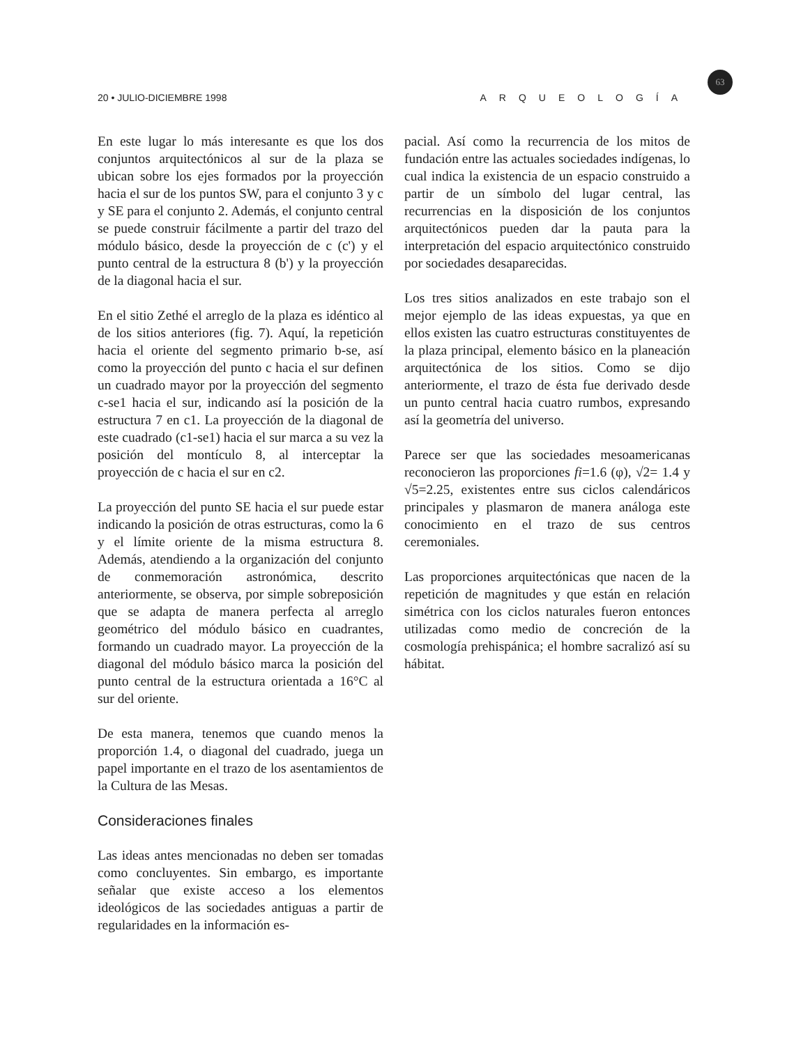20 • JULIO-DICIEMBRE 1998 ARQUEOLOGÍA
63
En este lugar lo más interesante es que los dos conjuntos arquitectónicos al sur de la plaza se ubican sobre los ejes formados por la proyección hacia el sur de los puntos SW, para el conjunto 3 y c y SE para el conjunto 2. Además, el conjunto central se puede construir fácilmente a partir del trazo del módulo básico, desde la proyección de c (c') y el punto central de la estructura 8 (b') y la proyección de la diagonal hacia el sur.
En el sitio Zethé el arreglo de la plaza es idéntico al de los sitios anteriores (fig. 7). Aquí, la repetición hacia el oriente del segmento primario b-se, así como la proyección del punto c hacia el sur definen un cuadrado mayor por la proyección del segmento c-se1 hacia el sur, indicando así la posición de la estructura 7 en c1. La proyección de la diagonal de este cuadrado (c1-se1) hacia el sur marca a su vez la posición del montículo 8, al interceptar la proyección de c hacia el sur en c2.
La proyección del punto SE hacia el sur puede estar indicando la posición de otras estructuras, como la 6 y el límite oriente de la misma estructura 8. Además, atendiendo a la organización del conjunto de conmemoración astronómica, descrito anteriormente, se observa, por simple sobreposición que se adapta de manera perfecta al arreglo geométrico del módulo básico en cuadrantes, formando un cuadrado mayor. La proyección de la diagonal del módulo básico marca la posición del punto central de la estructura orientada a 16°C al sur del oriente.
De esta manera, tenemos que cuando menos la proporción 1.4, o diagonal del cuadrado, juega un papel importante en el trazo de los asentamientos de la Cultura de las Mesas.
Consideraciones finales
Las ideas antes mencionadas no deben ser tomadas como concluyentes. Sin embargo, es importante señalar que existe acceso a los elementos ideológicos de las sociedades antiguas a partir de regularidades en la información es-
pacial. Así como la recurrencia de los mitos de fundación entre las actuales sociedades indígenas, lo cual indica la existencia de un espacio construido a partir de un símbolo del lugar central, las recurrencias en la disposición de los conjuntos arquitectónicos pueden dar la pauta para la interpretación del espacio arquitectónico construido por sociedades desaparecidas.
Los tres sitios analizados en este trabajo son el mejor ejemplo de las ideas expuestas, ya que en ellos existen las cuatro estructuras constituyentes de la plaza principal, elemento básico en la planeación arquitectónica de los sitios. Como se dijo anteriormente, el trazo de ésta fue derivado desde un punto central hacia cuatro rumbos, expresando así la geometría del universo.
Parece ser que las sociedades mesoamericanas reconocieron las proporciones fi=1.6 (φ), √2= 1.4 y √5=2.25, existentes entre sus ciclos calendáricos principales y plasmaron de manera análoga este conocimiento en el trazo de sus centros ceremoniales.
Las proporciones arquitectónicas que nacen de la repetición de magnitudes y que están en relación simétrica con los ciclos naturales fueron entonces utilizadas como medio de concreción de la cosmología prehispánica; el hombre sacralizó así su hábitat.